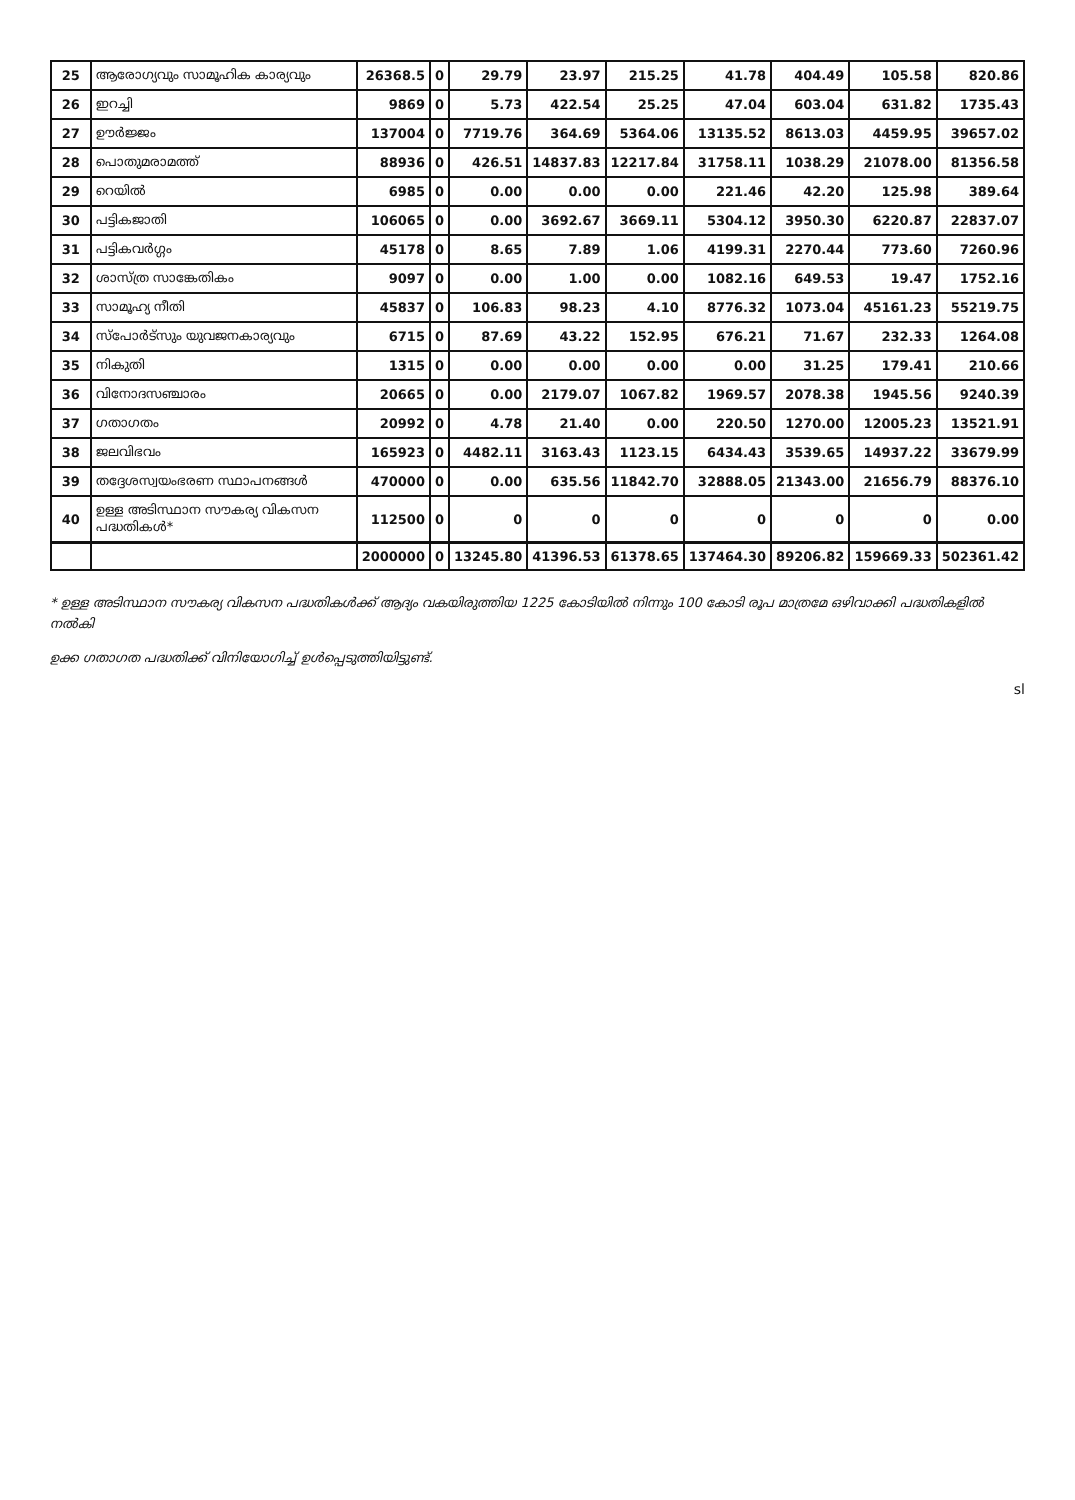| 25 | ആരോഗ്യവും സാമൂഹിക കാര്യവും | 26368.5 | 0 | 29.79 | 23.97 | 215.25 | 41.78 | 404.49 | 105.58 | 820.86 |
| 26 | ഇറച്ചി | 9869 | 0 | 5.73 | 422.54 | 25.25 | 47.04 | 603.04 | 631.82 | 1735.43 |
| 27 | ഊർജ്ജം | 137004 | 0 | 7719.76 | 364.69 | 5364.06 | 13135.52 | 8613.03 | 4459.95 | 39657.02 |
| 28 | പൊതുമരാമത്ത് | 88936 | 0 | 426.51 | 14837.83 | 12217.84 | 31758.11 | 1038.29 | 21078.00 | 81356.58 |
| 29 | റെയിൽ | 6985 | 0 | 0.00 | 0.00 | 0.00 | 221.46 | 42.20 | 125.98 | 389.64 |
| 30 | പട്ടികജാതി | 106065 | 0 | 0.00 | 3692.67 | 3669.11 | 5304.12 | 3950.30 | 6220.87 | 22837.07 |
| 31 | പട്ടികവർഗ്ഗം | 45178 | 0 | 8.65 | 7.89 | 1.06 | 4199.31 | 2270.44 | 773.60 | 7260.96 |
| 32 | ശാസ്ത്ര സാങ്കേതികം | 9097 | 0 | 0.00 | 1.00 | 0.00 | 1082.16 | 649.53 | 19.47 | 1752.16 |
| 33 | സാമൂഹ്യ നീതി | 45837 | 0 | 106.83 | 98.23 | 4.10 | 8776.32 | 1073.04 | 45161.23 | 55219.75 |
| 34 | സ്പോർട്സും യുവജനകാര്യവും | 6715 | 0 | 87.69 | 43.22 | 152.95 | 676.21 | 71.67 | 232.33 | 1264.08 |
| 35 | നികുതി | 1315 | 0 | 0.00 | 0.00 | 0.00 | 0.00 | 31.25 | 179.41 | 210.66 |
| 36 | വിനോദസഞ്ചാരം | 20665 | 0 | 0.00 | 2179.07 | 1067.82 | 1969.57 | 2078.38 | 1945.56 | 9240.39 |
| 37 | ഗതാഗതം | 20992 | 0 | 4.78 | 21.40 | 0.00 | 220.50 | 1270.00 | 12005.23 | 13521.91 |
| 38 | ജലവിഭവം | 165923 | 0 | 4482.11 | 3163.43 | 1123.15 | 6434.43 | 3539.65 | 14937.22 | 33679.99 |
| 39 | തദ്ദേശസ്വയംഭരണ സ്ഥാപനങ്ങൾ | 470000 | 0 | 0.00 | 635.56 | 11842.70 | 32888.05 | 21343.00 | 21656.79 | 88376.10 |
| 40 | ഉള്ള അടിസ്ഥാന സൗകര്യ വികസന പദ്ധതികൾ* | 112500 | 0 | 0 | 0 | 0 | 0 | 0 | 0 | 0.00 |
| | | 2000000 | 0 | 13245.80 | 41396.53 | 61378.65 | 137464.30 | 89206.82 | 159669.33 | 502361.42 |
* ഉള്ള അടിസ്ഥാന സൗകര്യ വികസന പദ്ധതികൾക്ക് ആദ്യം വകയിരുത്തിയ 1225 കോടിയിൽ നിന്നും 100 കോടി രൂപ മാത്രമേ ഒഴിവാക്കി പദ്ധതികളിൽ നൽകി
ഉക്ക ഗതാഗത പദ്ധതിക്ക് വിനിയോഗിച്ച് ഉൾപ്പെടുത്തിയിട്ടുണ്ട്.
sl